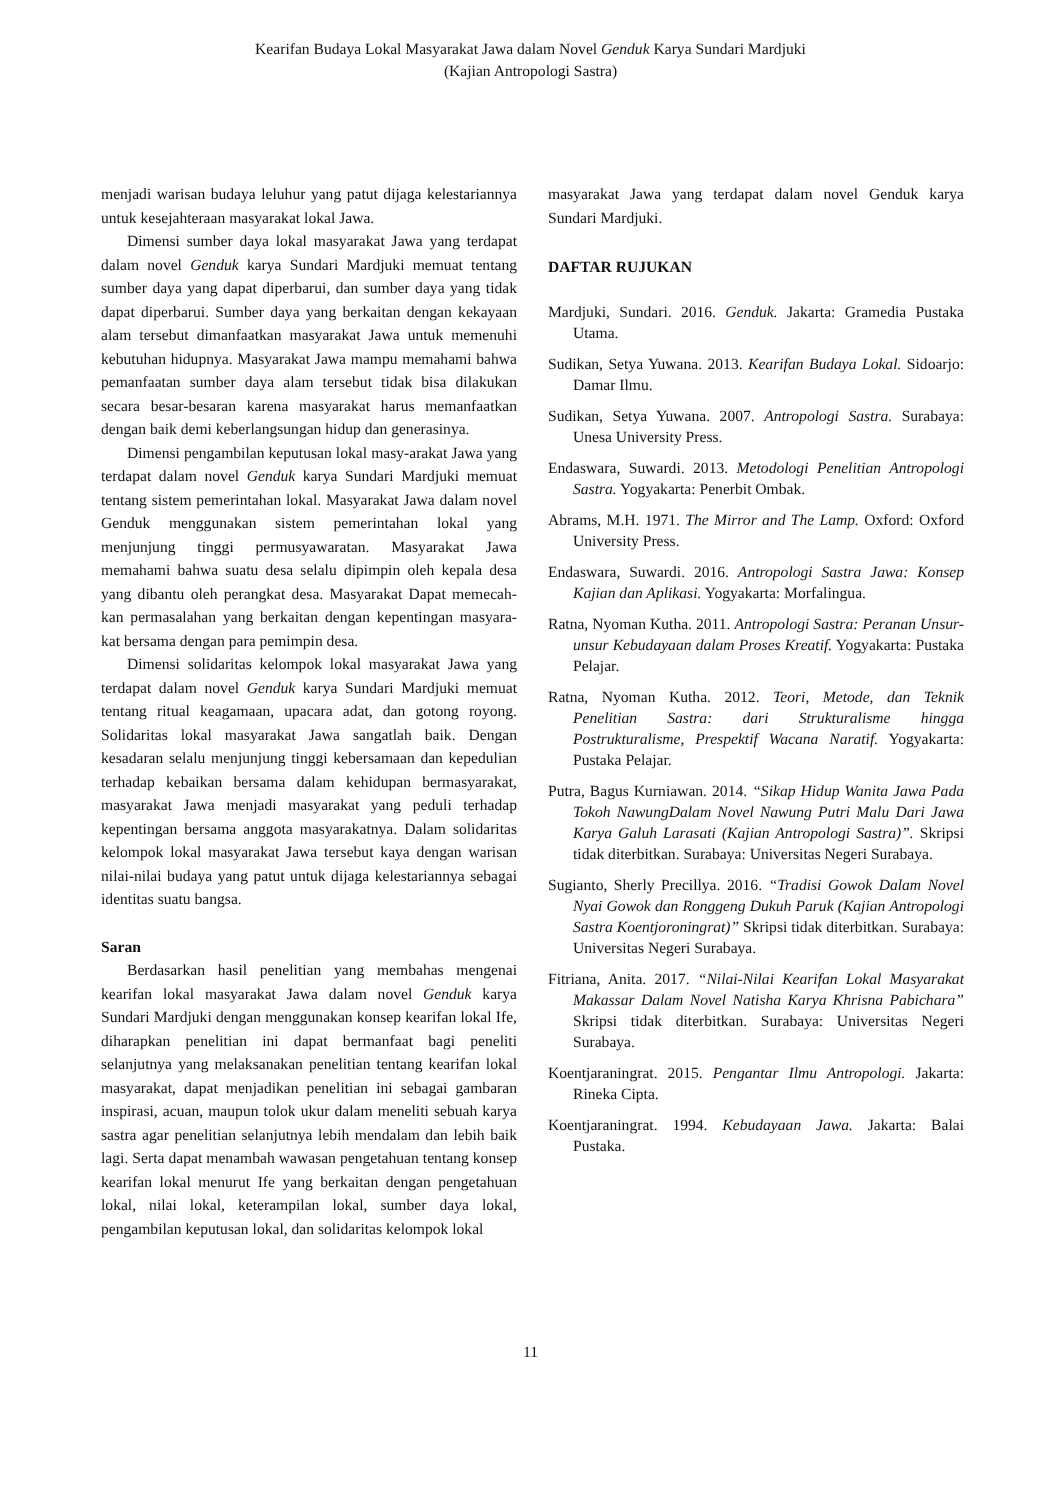Kearifan Budaya Lokal Masyarakat Jawa dalam Novel Genduk Karya Sundari Mardjuki
(Kajian Antropologi Sastra)
menjadi warisan budaya leluhur yang patut dijaga kelestariannya untuk kesejahteraan masyarakat lokal Jawa.
Dimensi sumber daya lokal masyarakat Jawa yang terdapat dalam novel Genduk karya Sundari Mardjuki memuat tentang sumber daya yang dapat diperbarui, dan sumber daya yang tidak dapat diperbarui. Sumber daya yang berkaitan dengan kekayaan alam tersebut dimanfaatkan masyarakat Jawa untuk memenuhi kebutuhan hidupnya. Masyarakat Jawa mampu memahami bahwa pemanfaatan sumber daya alam tersebut tidak bisa dilakukan secara besar-besaran karena masyarakat harus memanfaatkan dengan baik demi keberlangsungan hidup dan generasinya.
Dimensi pengambilan keputusan lokal masy-arakat Jawa yang terdapat dalam novel Genduk karya Sundari Mardjuki memuat tentang sistem pemerintahan lokal. Masyarakat Jawa dalam novel Genduk menggunakan sistem pemerintahan lokal yang menjunjung tinggi permusyawaratan. Masyarakat Jawa memahami bahwa suatu desa selalu dipimpin oleh kepala desa yang dibantu oleh perangkat desa. Masyarakat Dapat memecah-kan permasalahan yang berkaitan dengan kepentingan masyara-kat bersama dengan para pemimpin desa.
Dimensi solidaritas kelompok lokal masyarakat Jawa yang terdapat dalam novel Genduk karya Sundari Mardjuki memuat tentang ritual keagamaan, upacara adat, dan gotong royong. Solidaritas lokal masyarakat Jawa sangatlah baik. Dengan kesadaran selalu menjunjung tinggi kebersamaan dan kepedulian terhadap kebaikan bersama dalam kehidupan bermasyarakat, masyarakat Jawa menjadi masyarakat yang peduli terhadap kepentingan bersama anggota masyarakatnya. Dalam solidaritas kelompok lokal masyarakat Jawa tersebut kaya dengan warisan nilai-nilai budaya yang patut untuk dijaga kelestariannya sebagai identitas suatu bangsa.
Saran
Berdasarkan hasil penelitian yang membahas mengenai kearifan lokal masyarakat Jawa dalam novel Genduk karya Sundari Mardjuki dengan menggunakan konsep kearifan lokal Ife, diharapkan penelitian ini dapat bermanfaat bagi peneliti selanjutnya yang melaksanakan penelitian tentang kearifan lokal masyarakat, dapat menjadikan penelitian ini sebagai gambaran inspirasi, acuan, maupun tolok ukur dalam meneliti sebuah karya sastra agar penelitian selanjutnya lebih mendalam dan lebih baik lagi. Serta dapat menambah wawasan pengetahuan tentang konsep kearifan lokal menurut Ife yang berkaitan dengan pengetahuan lokal, nilai lokal, keterampilan lokal, sumber daya lokal, pengambilan keputusan lokal, dan solidaritas kelompok lokal
masyarakat Jawa yang terdapat dalam novel Genduk karya Sundari Mardjuki.
DAFTAR RUJUKAN
Mardjuki, Sundari. 2016. Genduk. Jakarta: Gramedia Pustaka Utama.
Sudikan, Setya Yuwana. 2013. Kearifan Budaya Lokal. Sidoarjo: Damar Ilmu.
Sudikan, Setya Yuwana. 2007. Antropologi Sastra. Surabaya: Unesa University Press.
Endaswara, Suwardi. 2013. Metodologi Penelitian Antropologi Sastra. Yogyakarta: Penerbit Ombak.
Abrams, M.H. 1971. The Mirror and The Lamp. Oxford: Oxford University Press.
Endaswara, Suwardi. 2016. Antropologi Sastra Jawa: Konsep Kajian dan Aplikasi. Yogyakarta: Morfalingua.
Ratna, Nyoman Kutha. 2011. Antropologi Sastra: Peranan Unsur-unsur Kebudayaan dalam Proses Kreatif. Yogyakarta: Pustaka Pelajar.
Ratna, Nyoman Kutha. 2012. Teori, Metode, dan Teknik Penelitian Sastra: dari Strukturalisme hingga Postrukturalisme, Prespektif Wacana Naratif. Yogyakarta: Pustaka Pelajar.
Putra, Bagus Kurniawan. 2014. “Sikap Hidup Wanita Jawa Pada Tokoh NawungDalam Novel Nawung Putri Malu Dari Jawa Karya Galuh Larasati (Kajian Antropologi Sastra)”. Skripsi tidak diterbitkan. Surabaya: Universitas Negeri Surabaya.
Sugianto, Sherly Precillya. 2016. “Tradisi Gowok Dalam Novel Nyai Gowok dan Ronggeng Dukuh Paruk (Kajian Antropologi Sastra Koentjoroningrat)” Skripsi tidak diterbitkan. Surabaya: Universitas Negeri Surabaya.
Fitriana, Anita. 2017. “Nilai-Nilai Kearifan Lokal Masyarakat Makassar Dalam Novel Natisha Karya Khrisna Pabichara” Skripsi tidak diterbitkan. Surabaya: Universitas Negeri Surabaya.
Koentjaraningrat. 2015. Pengantar Ilmu Antropologi. Jakarta: Rineka Cipta.
Koentjaraningrat. 1994. Kebudayaan Jawa. Jakarta: Balai Pustaka.
11